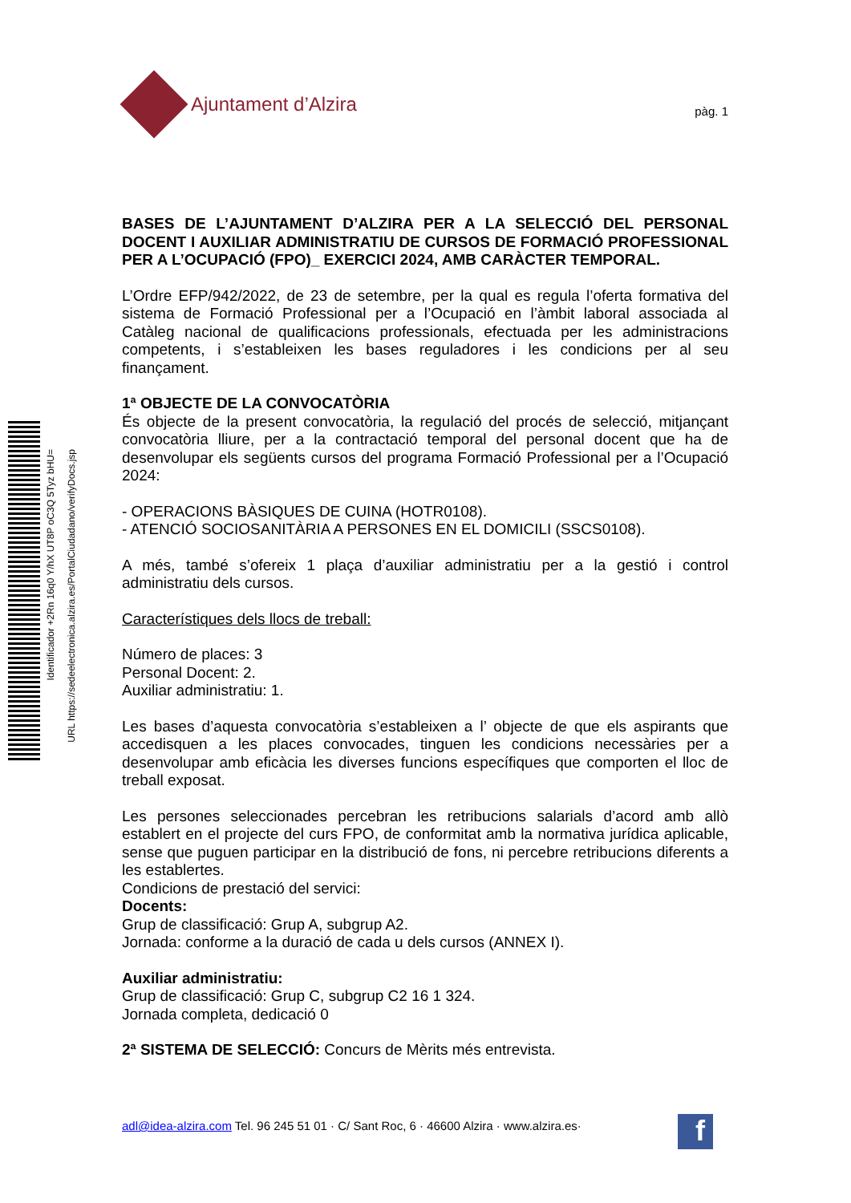Identificador +2Rn 16q0 Y/hX UT8P oC3Q 5Tyz bHU=
URL https://sedeelectronica.alzira.es/PortalCiudadano/verifyDocs.jsp
Ajuntament d’Alzira
pàg. 1
BASES DE L’AJUNTAMENT D’ALZIRA PER A LA SELECCIÓ DEL PERSONAL DOCENT I AUXILIAR ADMINISTRATIU DE CURSOS DE FORMACIÓ PROFESSIONAL PER A L’OCUPACIÓ (FPO)_ EXERCICI 2024, AMB CARÀCTER TEMPORAL.
L’Ordre EFP/942/2022, de 23 de setembre, per la qual es regula l’oferta formativa del sistema de Formació Professional per a l’Ocupació en l’àmbit laboral associada al Catàleg nacional de qualificacions professionals, efectuada per les administracions competents, i s’estableixen les bases reguladores i les condicions per al seu finançament.
1ª OBJECTE DE LA CONVOCATÒRIA
És objecte de la present convocatòria, la regulació del procés de selecció, mitjançant convocatòria lliure, per a la contractació temporal del personal docent que ha de desenvolupar els següents cursos del programa Formació Professional per a l’Ocupació 2024:
- OPERACIONS BÀSIQUES DE CUINA (HOTR0108).
- ATENCIÓ SOCIOSANITÀRIA A PERSONES EN EL DOMICILI (SSCS0108).
A més, també s’ofereix 1 plaça d’auxiliar administratiu per a la gestió i control administratiu dels cursos.
Característiques dels llocs de treball:
Número de places: 3
Personal Docent: 2.
Auxiliar administratiu: 1.
Les bases d’aquesta convocatòria s’estableixen a l’ objecte de que els aspirants que accedisquen a les places convocades, tinguen les condicions necessàries per a desenvolupar amb eficàcia les diverses funcions específiques que comporten el lloc de treball exposat.
Les persones seleccionades percebran les retribucions salarials d’acord amb allò establert en el projecte del curs FPO, de conformitat amb la normativa jurídica aplicable, sense que puguen participar en la distribució de fons, ni percebre retribucions diferents a les establertes.
Condicions de prestació del servici:
Docents:
Grup de classificació: Grup A, subgrup A2.
Jornada: conforme a la duració de cada u dels cursos (ANNEX I).
Auxiliar administratiu:
Grup de classificació: Grup C, subgrup C2 16 1 324.
Jornada completa, dedicació 0
2ª SISTEMA DE SELECCIÓ: Concurs de Mèrits més entrevista.
adl@idea-alzira.com Tel. 96 245 51 01 · C/ Sant Roc, 6 · 46600 Alzira · www.alzira.es·
f